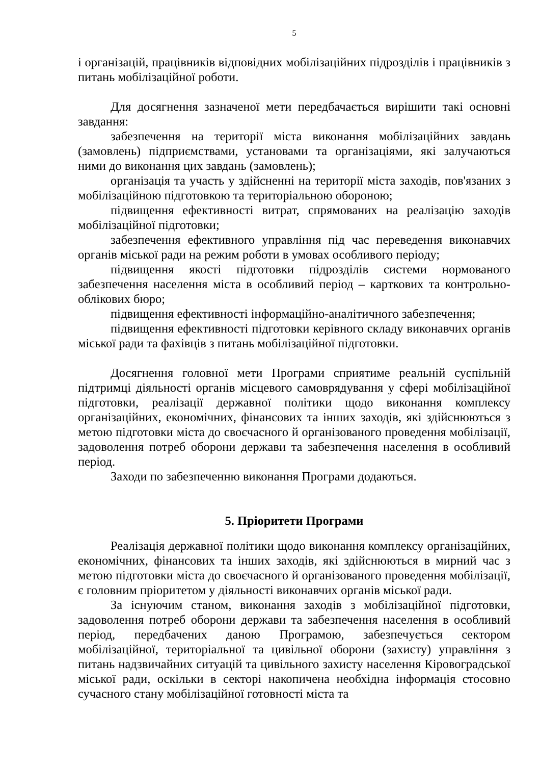5
і організацій, працівників відповідних мобілізаційних підрозділів і працівників з питань мобілізаційної роботи.
Для досягнення зазначеної мети передбачається вирішити такі основні завдання:
забезпечення на території міста виконання мобілізаційних завдань (замовлень) підприємствами, установами та організаціями, які залучаються ними до виконання цих завдань (замовлень);
організація та участь у здійсненні на території міста заходів, пов'язаних з мобілізаційною підготовкою та територіальною обороною;
підвищення ефективності витрат, спрямованих на реалізацію заходів мобілізаційної підготовки;
забезпечення ефективного управління під час переведення виконавчих органів міської ради на режим роботи в умовах особливого періоду;
підвищення якості підготовки підрозділів системи нормованого забезпечення населення міста в особливий період – карткових та контрольно-облікових бюро;
підвищення ефективності інформаційно-аналітичного забезпечення;
підвищення ефективності підготовки керівного складу виконавчих органів міської ради та фахівців з питань мобілізаційної підготовки.
Досягнення головної мети Програми сприятиме реальній суспільній підтримці діяльності органів місцевого самоврядування у сфері мобілізаційної підготовки, реалізації державної політики щодо виконання комплексу організаційних, економічних, фінансових та інших заходів, які здійснюються з метою підготовки міста до своєчасного й організованого проведення мобілізації, задоволення потреб оборони держави та забезпечення населення в особливий період.
Заходи по забезпеченню виконання Програми додаються.
5. Пріоритети Програми
Реалізація державної політики щодо виконання комплексу організаційних, економічних, фінансових та інших заходів, які здійснюються в мирний час з метою підготовки міста до своєчасного й організованого проведення мобілізації, є головним пріоритетом у діяльності виконавчих органів міської ради.
За існуючим станом, виконання заходів з мобілізаційної підготовки, задоволення потреб оборони держави та забезпечення населення в особливий період, передбачених даною Програмою, забезпечується сектором мобілізаційної, територіальної та цивільної оборони (захисту) управління з питань надзвичайних ситуацій та цивільного захисту населення Кіровоградської міської ради, оскільки в секторі накопичена необхідна інформація стосовно сучасного стану мобілізаційної готовності міста та